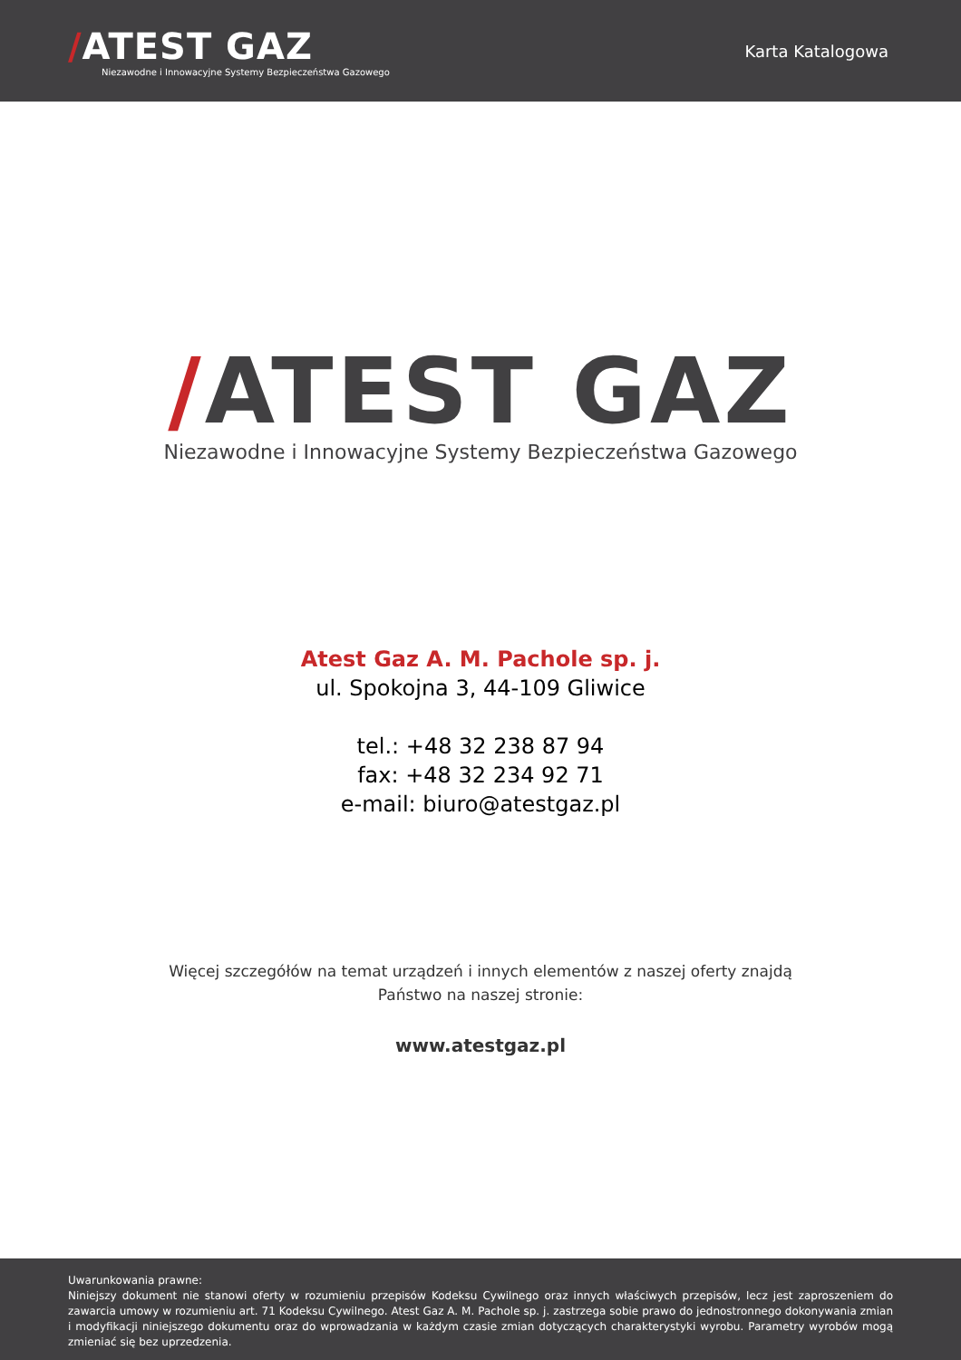/ATEST GAZ
Niezawodne i Innowacyjne Systemy Bezpieczeństwa Gazowego
Karta Katalogowa
/ATEST GAZ
Niezawodne i Innowacyjne Systemy Bezpieczeństwa Gazowego
Atest Gaz A. M. Pachole sp. j.
ul. Spokojna 3, 44-109 Gliwice
tel.: +48 32 238 87 94
fax: +48 32 234 92 71
e-mail: biuro@atestgaz.pl
Więcej szczegółów na temat urządzeń i innych elementów z naszej oferty znajdą
Państwo na naszej stronie:
www.atestgaz.pl
Uwarunkowania prawne:
Niniejszy dokument nie stanowi oferty w rozumieniu przepisów Kodeksu Cywilnego oraz innych właściwych przepisów, lecz jest zaproszeniem do zawarcia umowy w rozumieniu art. 71 Kodeksu Cywilnego. Atest Gaz A. M. Pachole sp. j. zastrzega sobie prawo do jednostronnego dokonywania zmian i modyfikacji niniejszego dokumentu oraz do wprowadzania w każdym czasie zmian dotyczących charakterystyki wyrobu. Parametry wyrobów mogą zmieniać się bez uprzedzenia.